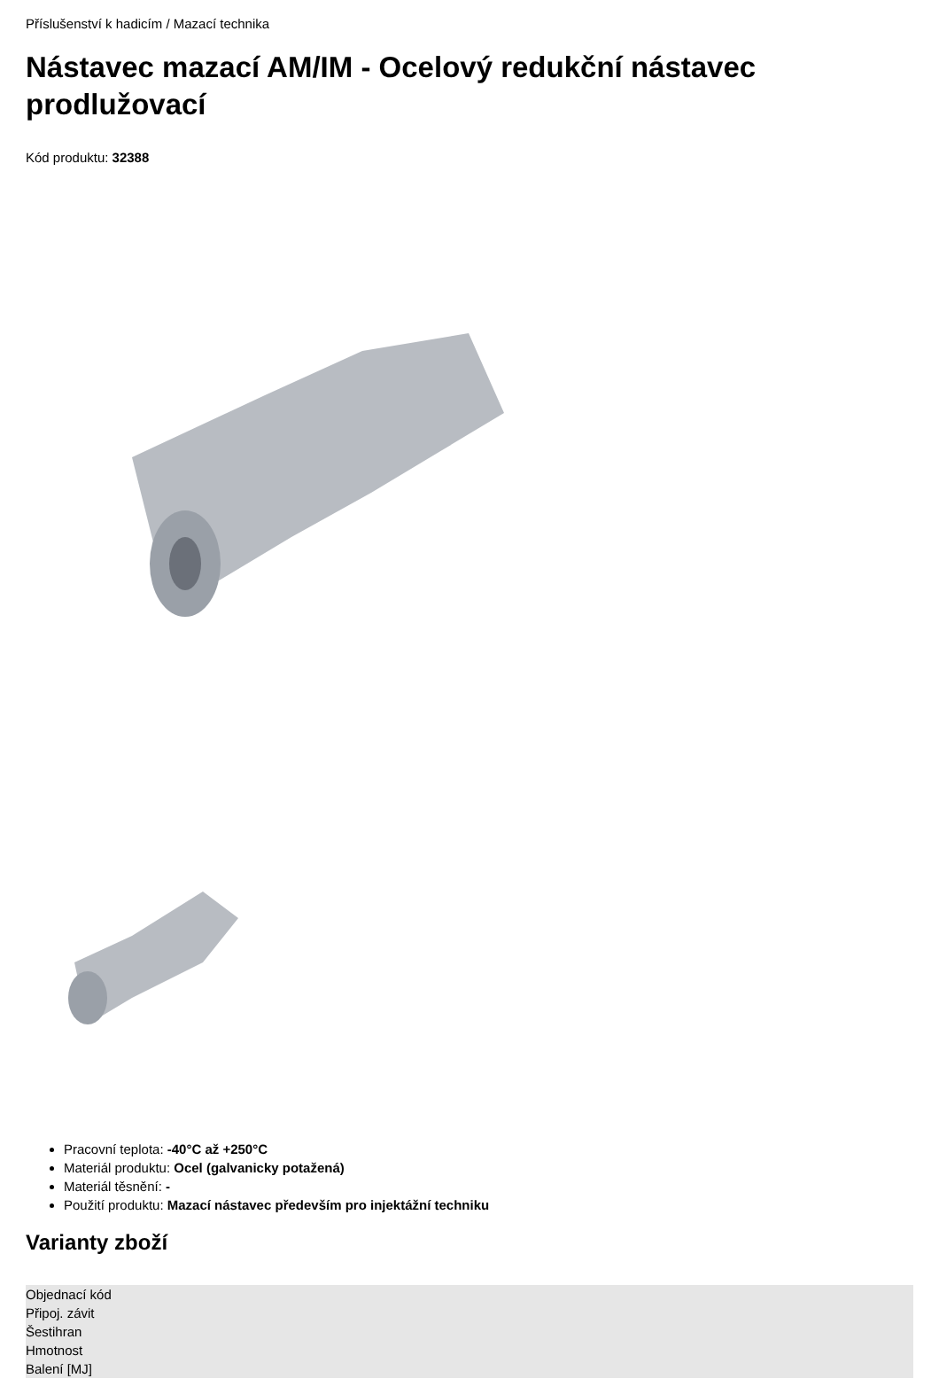Příslušenství k hadicím / Mazací technika
Nástavec mazací AM/IM - Ocelový redukční nástavec prodlužovací
Kód produktu: 32388
Pracovní teplota: -40°C až +250°C
Materiál produktu: Ocel (galvanicky potažená)
Materiál těsnění: -
Použití produktu: Mazací nástavec především pro injektážní techniku
Varianty zboží
| Objednací kód |
| --- |
| Připoj. závit |
| Šestihran |
| Hmotnost |
| Balení [MJ] |